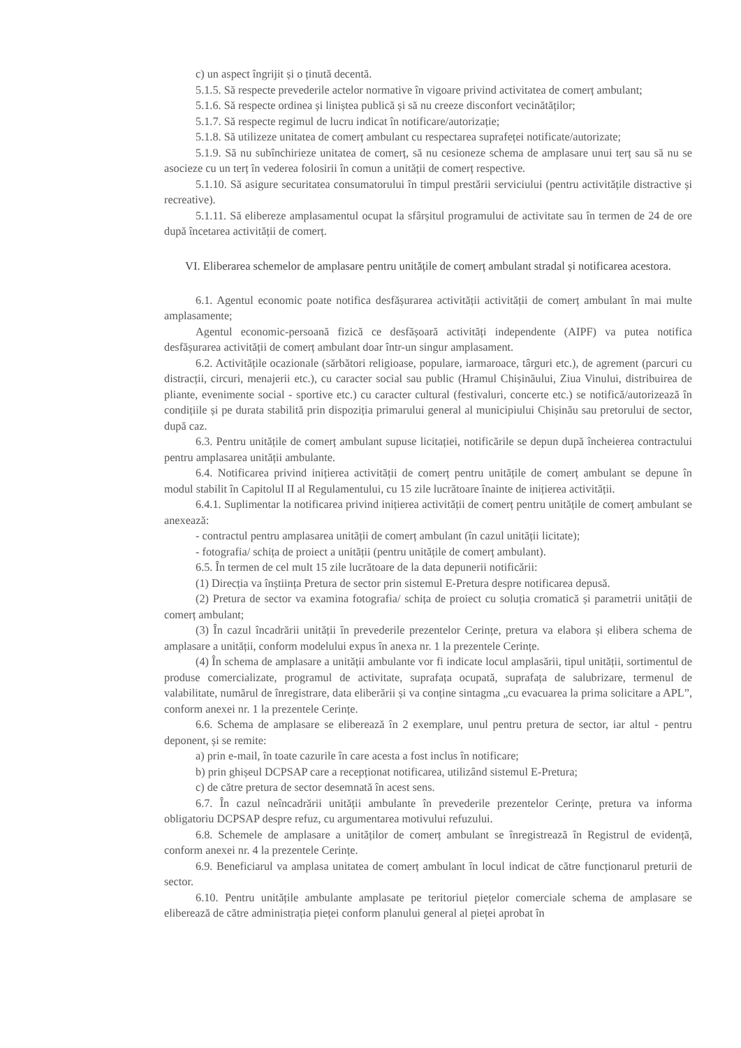c) un aspect îngrijit și o ținută decentă.
5.1.5. Să respecte prevederile actelor normative în vigoare privind activitatea de comerț ambulant;
5.1.6. Să respecte ordinea și liniștea publică și să nu creeze disconfort vecinătăților;
5.1.7. Să respecte regimul de lucru indicat în notificare/autorizație;
5.1.8. Să utilizeze unitatea de comerț ambulant cu respectarea suprafeței notificate/autorizate;
5.1.9. Să nu subînchirieze unitatea de comerț, să nu cesioneze schema de amplasare unui terț sau să nu se asocieze cu un terț în vederea folosirii în comun a unității de comerț respective.
5.1.10. Să asigure securitatea consumatorului în timpul prestării serviciului (pentru activitățile distractive și recreative).
5.1.11. Să elibereze amplasamentul ocupat la sfârșitul programului de activitate sau în termen de 24 de ore după încetarea activității de comerț.
VI. Eliberarea schemelor de amplasare pentru unitățile de comerț ambulant stradal și notificarea acestora.
6.1. Agentul economic poate notifica desfășurarea activității activității de comerț ambulant în mai multe amplasamente;
Agentul economic-persoană fizică ce desfășoară activități independente (AIPF) va putea notifica desfășurarea activității de comerț ambulant doar într-un singur amplasament.
6.2. Activitățile ocazionale (sărbători religioase, populare, iarmaroace, târguri etc.), de agrement (parcuri cu distracții, circuri, menajerii etc.), cu caracter social sau public (Hramul Chișinăului, Ziua Vinului, distribuirea de pliante, evenimente social - sportive etc.) cu caracter cultural (festivaluri, concerte etc.) se notifică/autorizează în condițiile și pe durata stabilită prin dispoziția primarului general al municipiului Chișinău sau pretorului de sector, după caz.
6.3. Pentru unitățile de comerț ambulant supuse licitației, notificările se depun după încheierea contractului pentru amplasarea unității ambulante.
6.4. Notificarea privind inițierea activității de comerț pentru unitățile de comerț ambulant se depune în modul stabilit în Capitolul II al Regulamentului, cu 15 zile lucrătoare înainte de inițierea activității.
6.4.1. Suplimentar la notificarea privind inițierea activității de comerț pentru unitățile de comerț ambulant se anexează:
- contractul pentru amplasarea unității de comerț ambulant (în cazul unității licitate);
- fotografia/ schița de proiect a unității (pentru unitățile de comerț ambulant).
6.5. În termen de cel mult 15 zile lucrătoare de la data depunerii notificării:
(1) Direcția va înștiința Pretura de sector prin sistemul E-Pretura despre notificarea depusă.
(2) Pretura de sector va examina fotografia/ schița de proiect cu soluția cromatică și parametrii unității de comerț ambulant;
(3) În cazul încadrării unității în prevederile prezentelor Cerințe, pretura va elabora și elibera schema de amplasare a unității, conform modelului expus în anexa nr. 1 la prezentele Cerințe.
(4) În schema de amplasare a unității ambulante vor fi indicate locul amplasării, tipul unității, sortimentul de produse comercializate, programul de activitate, suprafața ocupată, suprafața de salubrizare, termenul de valabilitate, numărul de înregistrare, data eliberării și va conține sintagma „cu evacuarea la prima solicitare a APL”, conform anexei nr. 1 la prezentele Cerințe.
6.6. Schema de amplasare se eliberează în 2 exemplare, unul pentru pretura de sector, iar altul - pentru deponent, și se remite:
a) prin e-mail, în toate cazurile în care acesta a fost inclus în notificare;
b) prin ghișeul DCPSAP care a recepționat notificarea, utilizând sistemul E-Pretura;
c) de către pretura de sector desemnată în acest sens.
6.7. În cazul neîncadrării unității ambulante în prevederile prezentelor Cerințe, pretura va informa obligatoriu DCPSAP despre refuz, cu argumentarea motivului refuzului.
6.8. Schemele de amplasare a unităților de comerț ambulant se înregistrează în Registrul de evidență, conform anexei nr. 4 la prezentele Cerințe.
6.9. Beneficiarul va amplasa unitatea de comerț ambulant în locul indicat de către funcționarul preturii de sector.
6.10. Pentru unitățile ambulante amplasate pe teritoriul piețelor comerciale schema de amplasare se eliberează de către administrația pieței conform planului general al pieței aprobat în